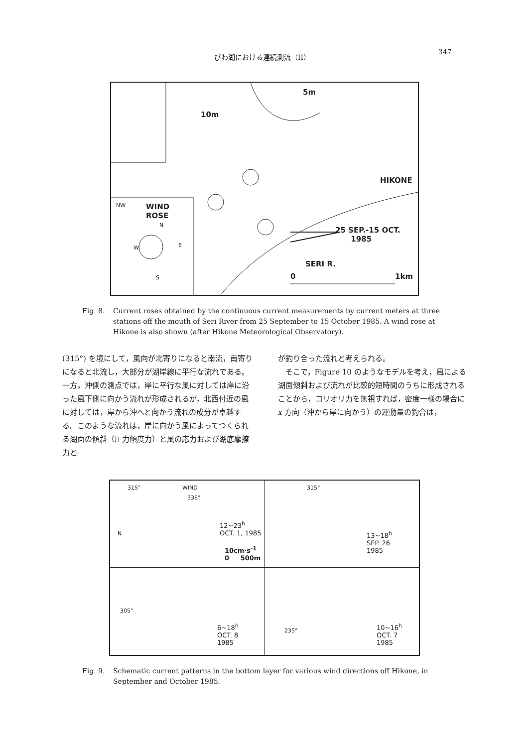びわ湖における連続測流（II） 347
10m
5m
HIKONE
WIND
ROSE
25 SEP.-15 OCT.
1985
SERI R.
0 1km
NW
N
W E
S
Fig. 8. Current roses obtained by the continuous current measurements by current meters at three stations off the mouth of Seri River from 25 September to 15 October 1985. A wind rose at Hikone is also shown (after Hikone Meteorological Observatory).
(315°) を境にして，風向が北寄りになると南流，南寄りになると北流し，大部分が湖岸線に平行な流れである。一方，沖側の測点では，岸に平行な風に対しては岸に沿った風下側に向かう流れが形成されるが，北西付近の風に対しては，岸から沖へと向かう流れの成分が卓越する。このような流れは，岸に向かう風によってつくられる湖面の傾斜（圧力傾度力）と風の応力および湖底摩擦力と
が釣り合った流れと考えられる。
　そこで，Figure 10 のようなモデルを考え，風による湖面傾斜および流れが比較的短時間のうちに形成されることから，コリオリ力を無視すれば，密度一様の場合に x 方向（沖から岸に向かう）の運動量の釣合は，
315° WIND
336°
N
12~23<sup>h</sup>
OCT. 1, 1985
10cm·s<sup>-1</sup>
0 500m
315°
13~18<sup>h</sup>
SEP. 26
1985
305°
6~18<sup>h</sup>
OCT. 8
1985
235°
10~16<sup>h</sup>
OCT. 7
1985
Fig. 9. Schematic current patterns in the bottom layer for various wind directions off Hikone, in September and October 1985.